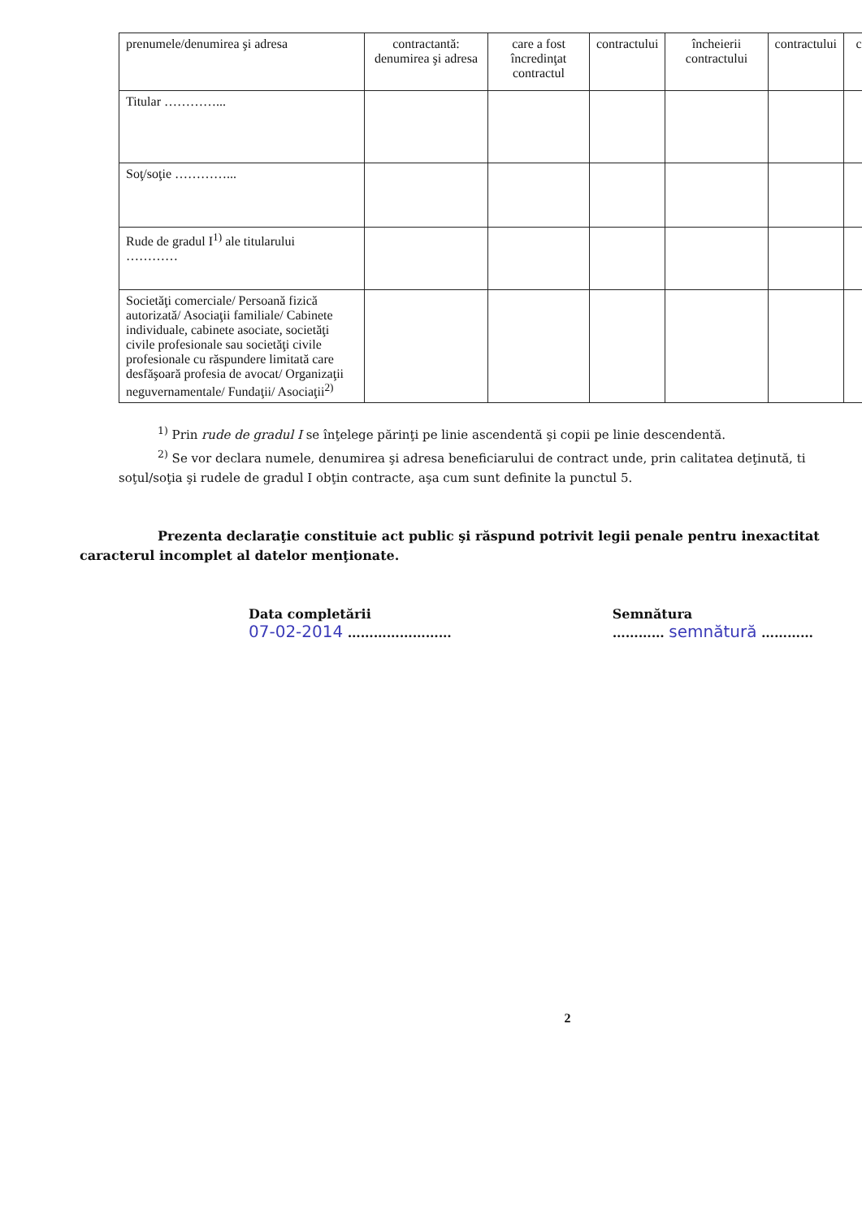| prenumele/denumirea şi adresa | contractantă: denumirea şi adresa | care a fost încredinţat contractul | contractului | încheierii contractului | contractului | c |
| --- | --- | --- | --- | --- | --- | --- |
| Titular …………... | | | | | | |
| Soţ/soţie …………... | | | | | | |
| Rude de gradul I<sup>1)</sup> ale titularului ………… | | | | | | |
| Societăţi comerciale/ Persoană fizică autorizată/ Asociaţii familiale/ Cabinete individuale, cabinete asociate, societăţi civile profesionale sau societăţi civile profesionale cu răspundere limitată care desfăşoară profesia de avocat/ Organizaţii neguvernamentale/ Fundaţii/ Asociaţii<sup>2)</sup> | | | | | | |
<sup>1)</sup> Prin rude de gradul I se înţelege părinţi pe linie ascendentă şi copii pe linie descendentă.
<sup>2)</sup> Se vor declara numele, denumirea şi adresa beneficiarului de contract unde, prin calitatea deţinută, ti
soţul/soţia şi rudele de gradul I obţin contracte, aşa cum sunt definite la punctul 5.
Prezenta declaraţie constituie act public şi răspund potrivit legii penale pentru inexactitat
caracterul incomplet al datelor menţionate.
Data completării
07-02-2014 ……………………
Semnătura
………… semnătură …………
2